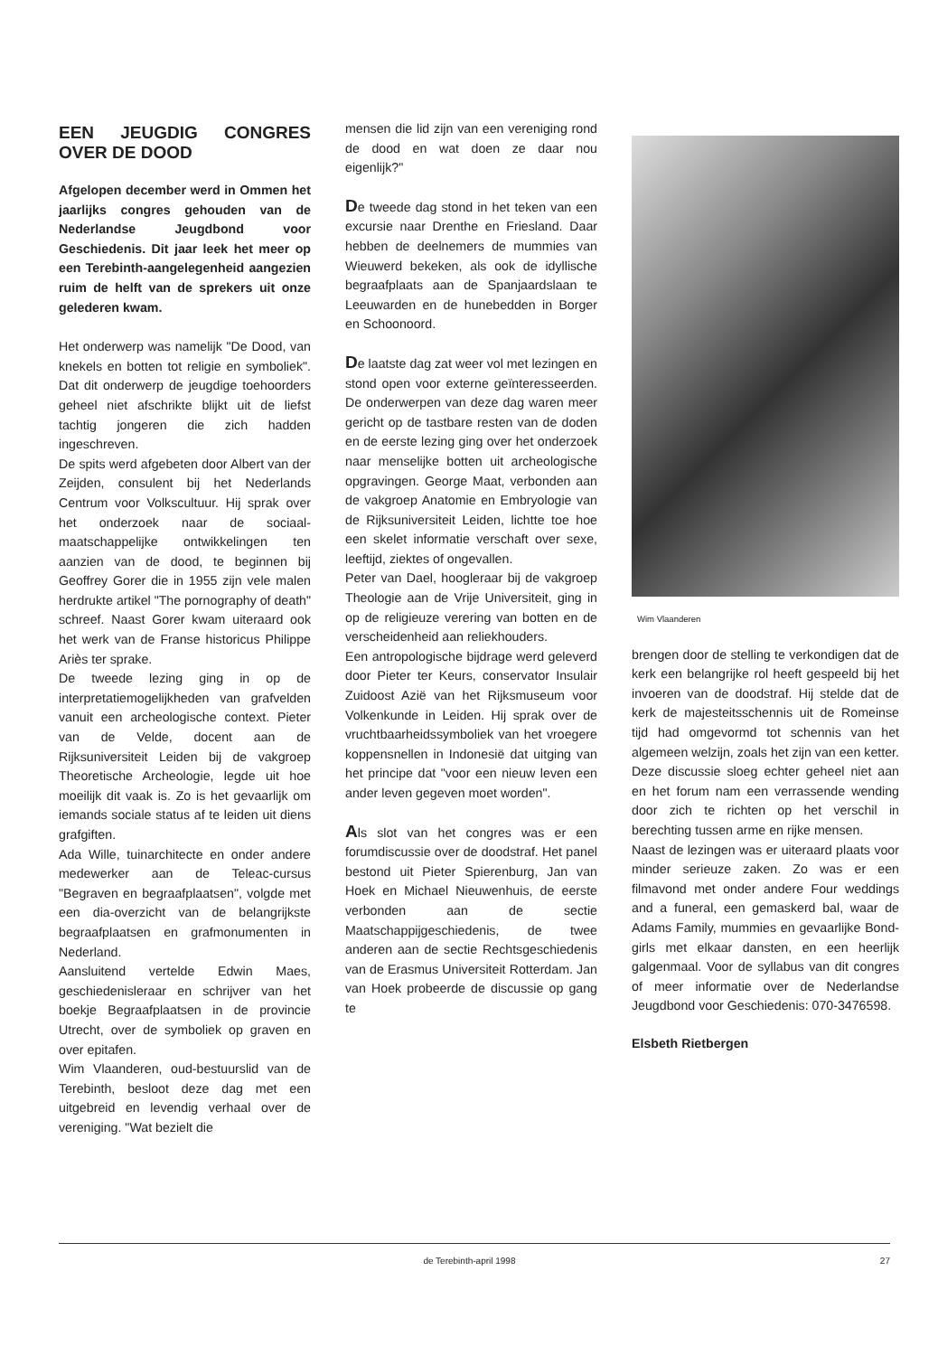EEN JEUGDIG CONGRES OVER DE DOOD
Afgelopen december werd in Ommen het jaarlijks congres gehouden van de Nederlandse Jeugdbond voor Geschiedenis. Dit jaar leek het meer op een Terebinth-aangelegenheid aangezien ruim de helft van de sprekers uit onze gelederen kwam.
Het onderwerp was namelijk "De Dood, van knekels en botten tot religie en symboliek". Dat dit onderwerp de jeugdige toehoorders geheel niet afschrikte blijkt uit de liefst tachtig jongeren die zich hadden ingeschreven.
De spits werd afgebeten door Albert van der Zeijden, consulent bij het Nederlands Centrum voor Volkscultuur. Hij sprak over het onderzoek naar de sociaal-maatschappelijke ontwikkelingen ten aanzien van de dood, te beginnen bij Geoffrey Gorer die in 1955 zijn vele malen herdrukte artikel "The pornography of death" schreef. Naast Gorer kwam uiteraard ook het werk van de Franse historicus Philippe Ariès ter sprake.
De tweede lezing ging in op de interpretatiemogelijkheden van grafvelden vanuit een archeologische context. Pieter van de Velde, docent aan de Rijksuniversiteit Leiden bij de vakgroep Theoretische Archeologie, legde uit hoe moeilijk dit vaak is. Zo is het gevaarlijk om iemands sociale status af te leiden uit diens grafgiften.
Ada Wille, tuinarchitecte en onder andere medewerker aan de Teleac-cursus "Begraven en begraafplaatsen", volgde met een dia-overzicht van de belangrijkste begraafplaatsen en grafmonumenten in Nederland.
Aansluitend vertelde Edwin Maes, geschiedenisleraar en schrijver van het boekje Begraafplaatsen in de provincie Utrecht, over de symboliek op graven en over epitafen.
Wim Vlaanderen, oud-bestuurslid van de Terebinth, besloot deze dag met een uitgebreid en levendig verhaal over de vereniging. "Wat bezielt die
mensen die lid zijn van een vereniging rond de dood en wat doen ze daar nou eigenlijk?"
De tweede dag stond in het teken van een excursie naar Drenthe en Friesland. Daar hebben de deelnemers de mummies van Wieuwerd bekeken, als ook de idyllische begraafplaats aan de Spanjaardslaan te Leeuwarden en de hunebedden in Borger en Schoonoord.
De laatste dag zat weer vol met lezingen en stond open voor externe geïnteresseerden. De onderwerpen van deze dag waren meer gericht op de tastbare resten van de doden en de eerste lezing ging over het onderzoek naar menselijke botten uit archeologische opgravingen. George Maat, verbonden aan de vakgroep Anatomie en Embryologie van de Rijksuniversiteit Leiden, lichtte toe hoe een skelet informatie verschaft over sexe, leeftijd, ziektes of ongevallen.
Peter van Dael, hoogleraar bij de vakgroep Theologie aan de Vrije Universiteit, ging in op de religieuze verering van botten en de verscheidenheid aan reliekhouders.
Een antropologische bijdrage werd geleverd door Pieter ter Keurs, conservator Insulair Zuidoost Azië van het Rijksmuseum voor Volkenkunde in Leiden. Hij sprak over de vruchtbaarheidssymboliek van het vroegere koppensnellen in Indonesië dat uitging van het principe dat "voor een nieuw leven een ander leven gegeven moet worden".
Als slot van het congres was er een forumdiscussie over de doodstraf. Het panel bestond uit Pieter Spierenburg, Jan van Hoek en Michael Nieuwenhuis, de eerste verbonden aan de sectie Maatschappijgeschiedenis, de twee anderen aan de sectie Rechtsgeschiedenis van de Erasmus Universiteit Rotterdam. Jan van Hoek probeerde de discussie op gang te
Wim Vlaanderen
brengen door de stelling te verkondigen dat de kerk een belangrijke rol heeft gespeeld bij het invoeren van de doodstraf. Hij stelde dat de kerk de majesteitsschennis uit de Romeinse tijd had omgevormd tot schennis van het algemeen welzijn, zoals het zijn van een ketter. Deze discussie sloeg echter geheel niet aan en het forum nam een verrassende wending door zich te richten op het verschil in berechting tussen arme en rijke mensen.
Naast de lezingen was er uiteraard plaats voor minder serieuze zaken. Zo was er een filmavond met onder andere Four weddings and a funeral, een gemaskerd bal, waar de Adams Family, mummies en gevaarlijke Bond-girls met elkaar dansten, en een heerlijk galgenmaal. Voor de syllabus van dit congres of meer informatie over de Nederlandse Jeugdbond voor Geschiedenis: 070-3476598.
Elsbeth Rietbergen
de Terebinth-april 1998 27